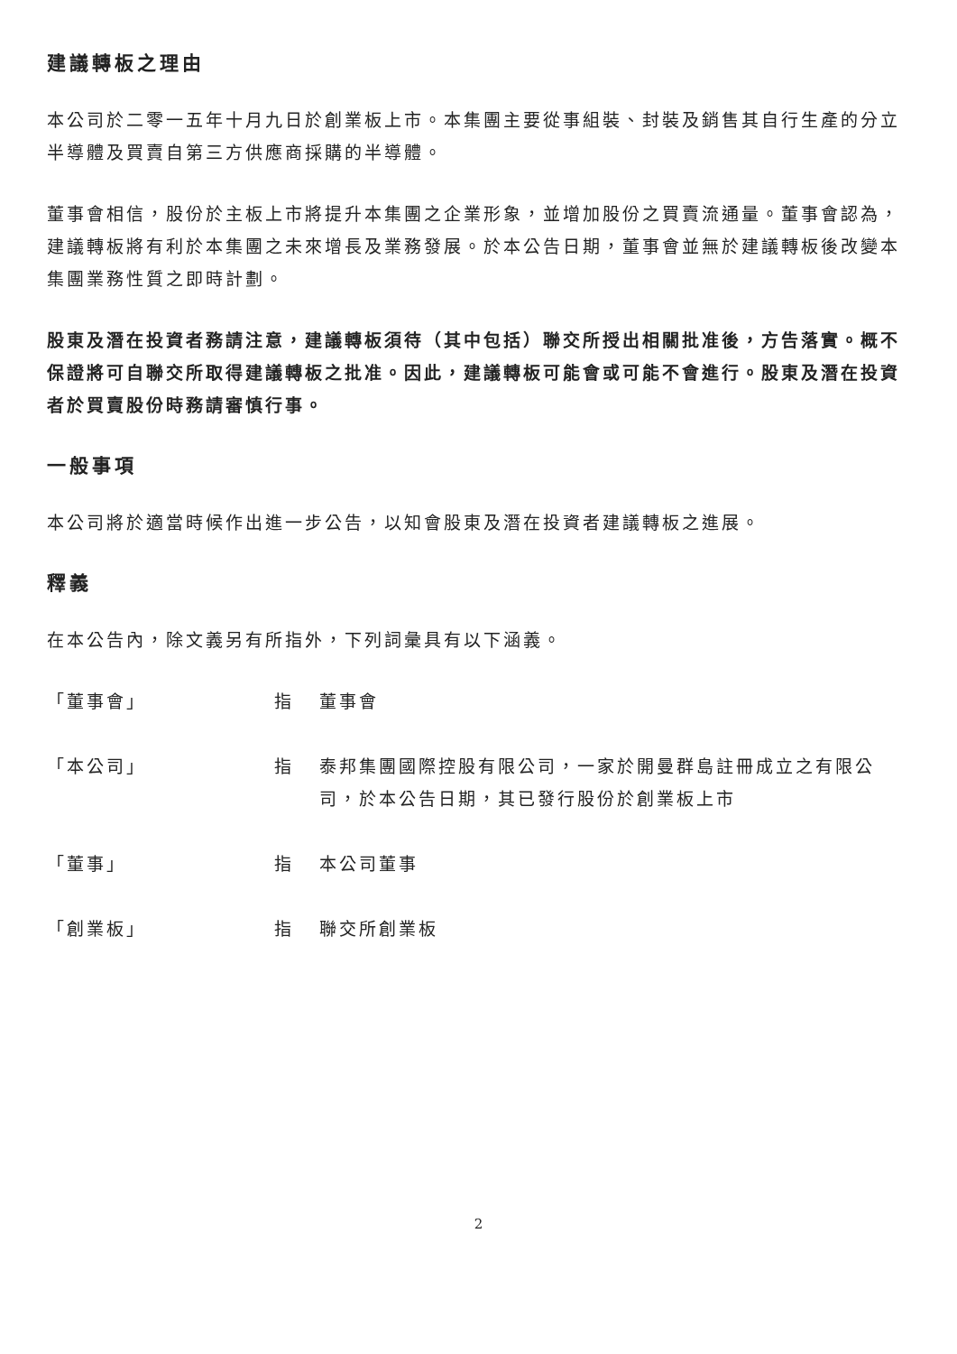建議轉板之理由
本公司於二零一五年十月九日於創業板上市。本集團主要從事組裝、封裝及銷售其自行生產的分立半導體及買賣自第三方供應商採購的半導體。
董事會相信，股份於主板上市將提升本集團之企業形象，並增加股份之買賣流通量。董事會認為，建議轉板將有利於本集團之未來增長及業務發展。於本公告日期，董事會並無於建議轉板後改變本集團業務性質之即時計劃。
股東及潛在投資者務請注意，建議轉板須待（其中包括）聯交所授出相關批准後，方告落實。概不保證將可自聯交所取得建議轉板之批准。因此，建議轉板可能會或可能不會進行。股東及潛在投資者於買賣股份時務請審慎行事。
一般事項
本公司將於適當時候作出進一步公告，以知會股東及潛在投資者建議轉板之進展。
釋義
在本公告內，除文義另有所指外，下列詞彙具有以下涵義。
「董事會」 指 董事會
「本公司」 指 泰邦集團國際控股有限公司，一家於開曼群島註冊成立之有限公司，於本公告日期，其已發行股份於創業板上市
「董事」 指 本公司董事
「創業板」 指 聯交所創業板
2